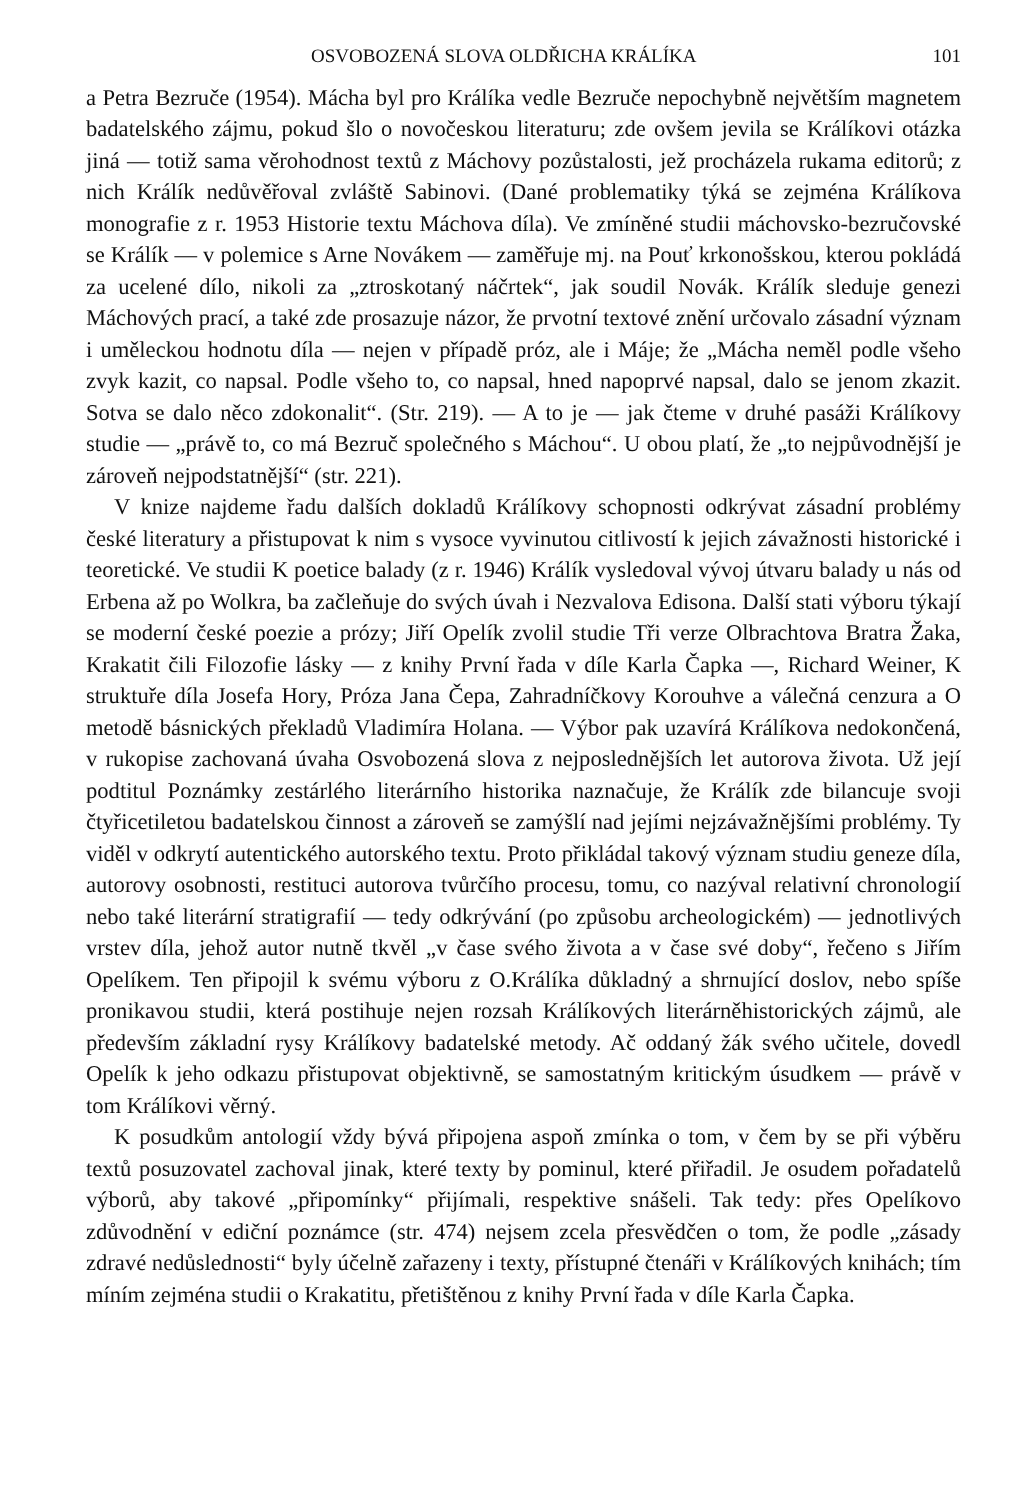OSVOBOZENÁ SLOVA OLDŘICHA KRÁLÍKA 101
a Petra Bezruče (1954). Mácha byl pro Králíka vedle Bezruče nepochybně největším magnetem badatelského zájmu, pokud šlo o novočeskou literaturu; zde ovšem jevila se Králíkovi otázka jiná — totiž sama věrohodnost textů z Máchovy pozůstalosti, jež procházela rukama editorů; z nich Králík nedůvěřoval zvláště Sabinovi. (Dané problematiky týká se zejména Králíkova monografie z r. 1953 Historie textu Máchova díla). Ve zmíněné studii máchovsko-bezručovské se Králík — v polemice s Arne Novákem — zaměřuje mj. na Pouť krkonošskou, kterou pokládá za ucelené dílo, nikoli za „ztroskotaný náčrtek“, jak soudil Novák. Králík sleduje genezi Máchových prací, a také zde prosazuje názor, že prvotní textové znění určovalo zásadní význam i uměleckou hodnotu díla — nejen v případě próz, ale i Máje; že „Mácha neměl podle všeho zvyk kazit, co napsal. Podle všeho to, co napsal, hned napoprvé napsal, dalo se jenom zkazit. Sotva se dalo něco zdokonalit“. (Str. 219). — A to je — jak čteme v druhé pasáži Králíkovy studie — „právě to, co má Bezruč společného s Máchou“. U obou platí, že „to nejpůvodnější je zároveň nejpodstatnější“ (str. 221).
V knize najdeme řadu dalších dokladů Králíkovy schopnosti odkrývat zásadní problémy české literatury a přistupovat k nim s vysoce vyvinutou citlivostí k jejich závažnosti historické i teoretické. Ve studii K poetice balady (z r. 1946) Králík vysledoval vývoj útvaru balady u nás od Erbena až po Wolkra, ba začleňuje do svých úvah i Nezvalova Edisona. Další stati výboru týkají se moderní české poezie a prózy; Jiří Opelík zvolil studie Tři verze Olbrachtova Bratra Žaka, Krakatit čili Filozofie lásky — z knihy První řada v díle Karla Čapka —, Richard Weiner, K struktuře díla Josefa Hory, Próza Jana Čepa, Zahradníčkovy Korouhve a válečná cenzura a O metodě básnických překladů Vladimíra Holana. — Výbor pak uzavírá Králíkova nedokončená, v rukopise zachovaná úvaha Osvobozená slova z nejposlednějších let autorova života. Už její podtitul Poznámky zestárlého literárního historika naznačuje, že Králík zde bilancuje svoji čtyřicetiletou badatelskou činnost a zároveň se zamýšlí nad jejími nejzávažnějšími problémy. Ty viděl v odkrytí autentického autorského textu. Proto přikládal takový význam studiu geneze díla, autorovy osobnosti, restituci autorova tvůrčího procesu, tomu, co nazýval relativní chronologií nebo také literární stratigrafií — tedy odkrývání (po způsobu archeologickém) — jednotlivých vrstev díla, jehož autor nutně tkvěl „v čase svého života a v čase své doby“, řečeno s Jiřím Opelíkem. Ten připojil k svému výboru z O.Králíka důkladný a shrnující doslov, nebo spíše pronikavou studii, která postihuje nejen rozsah Králíkových literárněhistorických zájmů, ale především základní rysy Králíkovy badatelské metody. Ač oddaný žák svého učitele, dovedl Opelík k jeho odkazu přistupovat objektivně, se samostatným kritickým úsudkem — právě v tom Králíkovi věrný.
K posudkům antologií vždy bývá připojena aspoň zmínka o tom, v čem by se při výběru textů posuzovatel zachoval jinak, které texty by pominul, které přiřadil. Je osudem pořadatelů výborů, aby takové „připomínky“ přijímali, respektive snášeli. Tak tedy: přes Opelíkovo zdůvodnění v ediční poznámce (str. 474) nejsem zcela přesvědčen o tom, že podle „zásady zdravé nedůslednosti“ byly účelně zařazeny i texty, přístupné čtenáři v Králíkových knihách; tím míním zejména studii o Krakatitu, přetištěnou z knihy První řada v díle Karla Čapka.